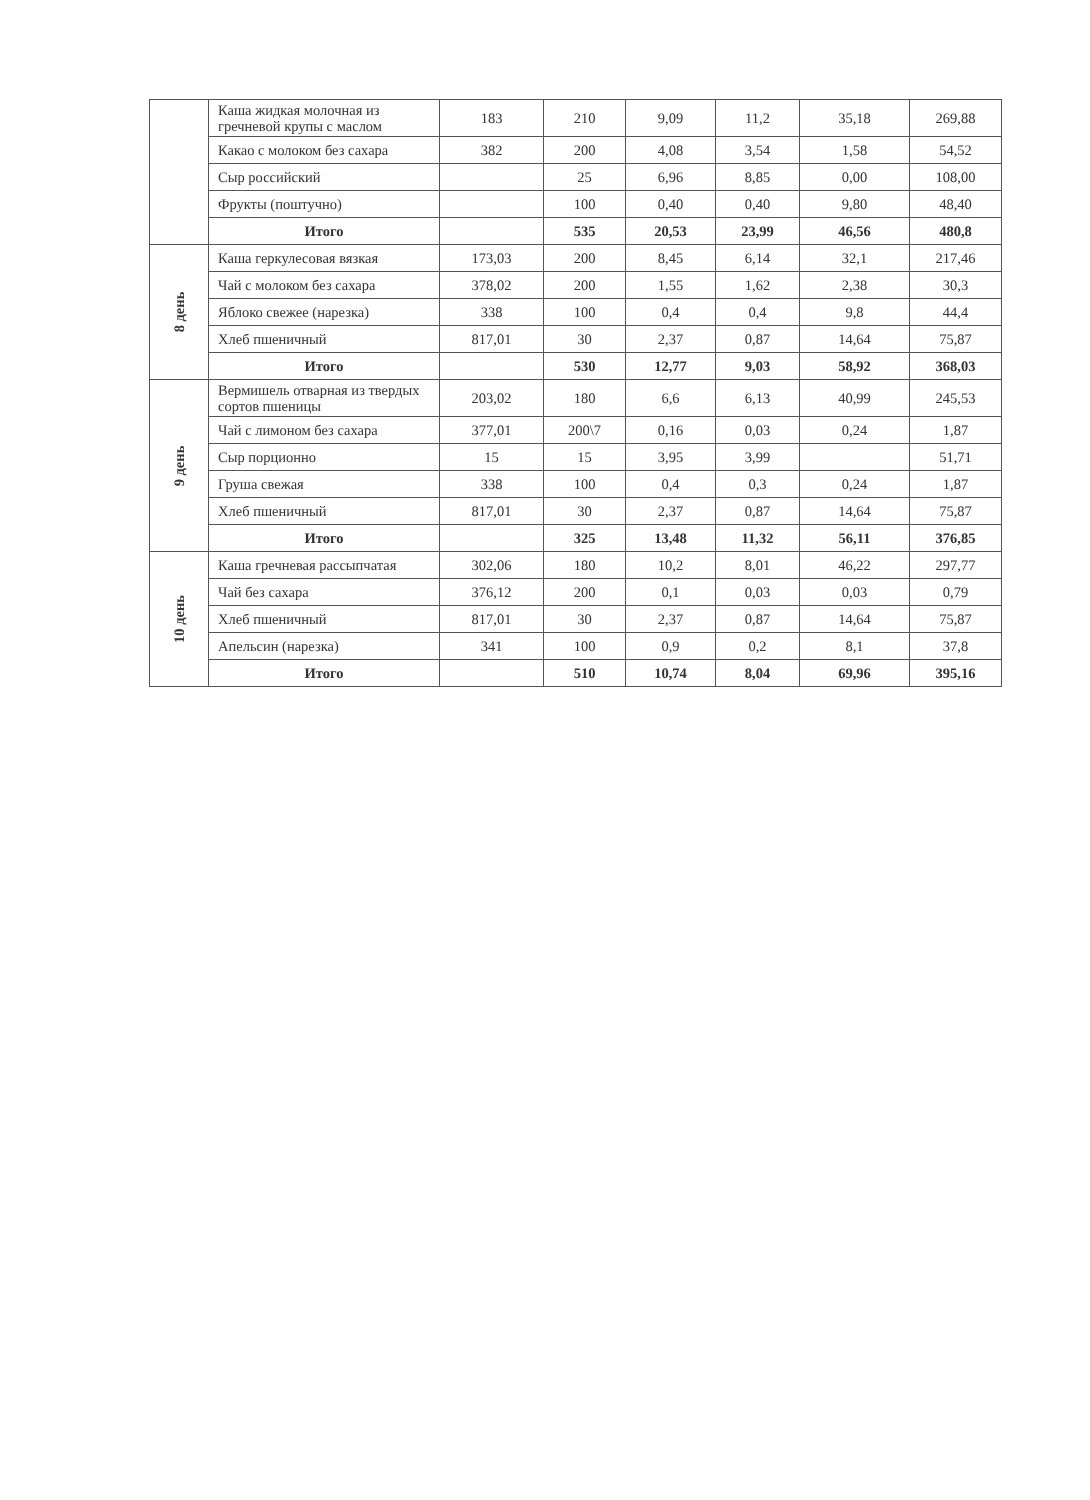| | Каша жидкая молочная из гречневой крупы с маслом | 183 | 210 | 9,09 | 11,2 | 35,18 | 269,88 |
| | Какао с молоком без сахара | 382 | 200 | 4,08 | 3,54 | 1,58 | 54,52 |
| | Сыр российский | | 25 | 6,96 | 8,85 | 0,00 | 108,00 |
| | Фрукты (поштучно) | | 100 | 0,40 | 0,40 | 9,80 | 48,40 |
| | Итого | | 535 | 20,53 | 23,99 | 46,56 | 480,8 |
| 8 день | Каша геркулесовая вязкая | 173,03 | 200 | 8,45 | 6,14 | 32,1 | 217,46 |
| | Чай с молоком без сахара | 378,02 | 200 | 1,55 | 1,62 | 2,38 | 30,3 |
| | Яблоко свежее (нарезка) | 338 | 100 | 0,4 | 0,4 | 9,8 | 44,4 |
| | Хлеб пшеничный | 817,01 | 30 | 2,37 | 0,87 | 14,64 | 75,87 |
| | Итого | | 530 | 12,77 | 9,03 | 58,92 | 368,03 |
| 9 день | Вермишель отварная из твердых сортов пшеницы | 203,02 | 180 | 6,6 | 6,13 | 40,99 | 245,53 |
| | Чай с лимоном без сахара | 377,01 | 200\7 | 0,16 | 0,03 | 0,24 | 1,87 |
| | Сыр порционно | 15 | 15 | 3,95 | 3,99 | | 51,71 |
| | Груша свежая | 338 | 100 | 0,4 | 0,3 | 0,24 | 1,87 |
| | Хлеб пшеничный | 817,01 | 30 | 2,37 | 0,87 | 14,64 | 75,87 |
| | Итого | | 325 | 13,48 | 11,32 | 56,11 | 376,85 |
| 10 день | Каша гречневая рассыпчатая | 302,06 | 180 | 10,2 | 8,01 | 46,22 | 297,77 |
| | Чай без сахара | 376,12 | 200 | 0,1 | 0,03 | 0,03 | 0,79 |
| | Хлеб пшеничный | 817,01 | 30 | 2,37 | 0,87 | 14,64 | 75,87 |
| | Апельсин (нарезка) | 341 | 100 | 0,9 | 0,2 | 8,1 | 37,8 |
| | Итого | | 510 | 10,74 | 8,04 | 69,96 | 395,16 |